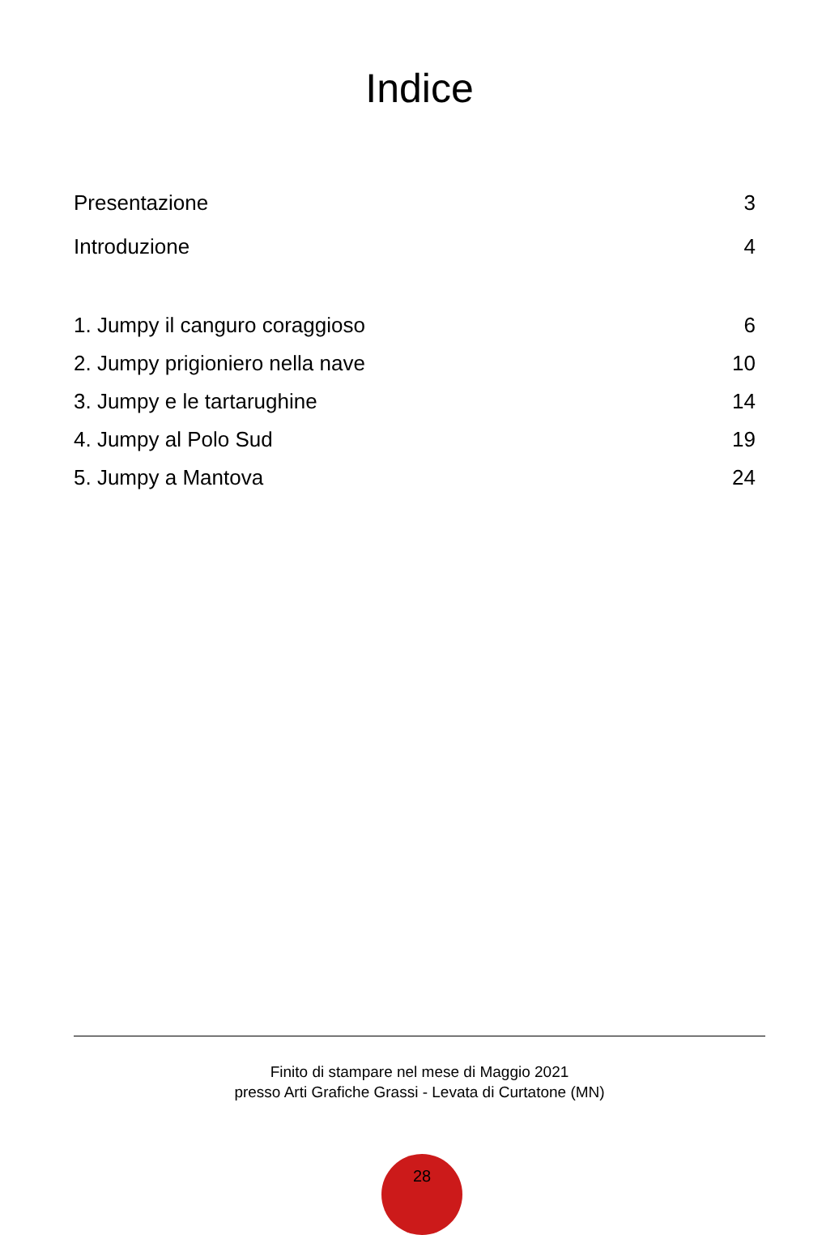Indice
Presentazione 3
Introduzione 4
1. Jumpy il canguro coraggioso 6
2. Jumpy prigioniero nella nave 10
3. Jumpy e le tartarughine 14
4. Jumpy al Polo Sud 19
5. Jumpy a Mantova 24
Finito di stampare nel mese di Maggio 2021
presso Arti Grafiche Grassi - Levata di Curtatone (MN)
28